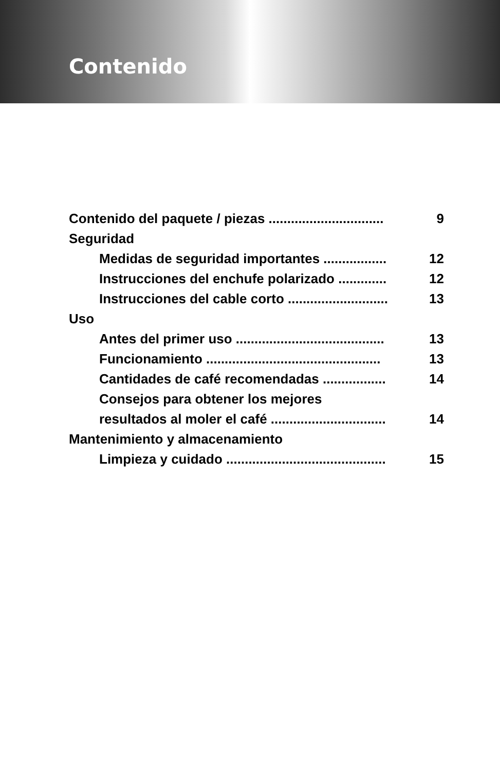Contenido
Contenido del paquete / piezas ............................... 9
Seguridad
Medidas de seguridad importantes ................. 12
Instrucciones del enchufe polarizado ............. 12
Instrucciones del cable corto ........................... 13
Uso
Antes del primer uso ........................................ 13
Funcionamiento ............................................... 13
Cantidades de café recomendadas ................. 14
Consejos para obtener los mejores
resultados al moler el café ............................... 14
Mantenimiento y almacenamiento
Limpieza y cuidado ........................................... 15